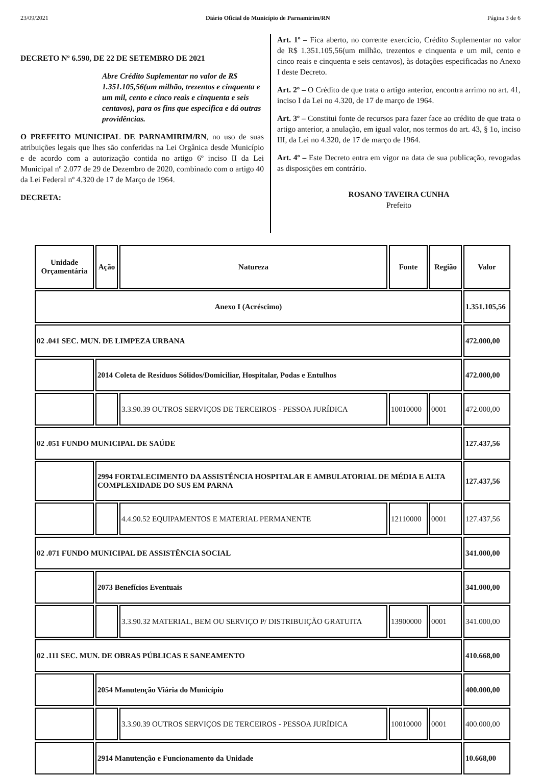23/09/2021 Diário Oficial do Município de Parnamirim/RN Página 3 de 6
DECRETO Nº 6.590, DE 22 DE SETEMBRO DE 2021
Abre Crédito Suplementar no valor de R$ 1.351.105,56(um milhão, trezentos e cinquenta e um mil, cento e cinco reais e cinquenta e seis centavos), para os fins que especifica e dá outras providências.
O PREFEITO MUNICIPAL DE PARNAMIRIM/RN, no uso de suas atribuições legais que lhes são conferidas na Lei Orgânica desde Município e de acordo com a autorização contida no artigo 6º inciso II da Lei Municipal nº 2.077 de 29 de Dezembro de 2020, combinado com o artigo 40 da Lei Federal nº 4.320 de 17 de Março de 1964.
DECRETA:
Art. 1º – Fica aberto, no corrente exercício, Crédito Suplementar no valor de R$ 1.351.105,56(um milhão, trezentos e cinquenta e um mil, cento e cinco reais e cinquenta e seis centavos), às dotações especificadas no Anexo I deste Decreto.
Art. 2º – O Crédito de que trata o artigo anterior, encontra arrimo no art. 41, inciso I da Lei no 4.320, de 17 de março de 1964.
Art. 3º – Constitui fonte de recursos para fazer face ao crédito de que trata o artigo anterior, a anulação, em igual valor, nos termos do art. 43, § 1o, inciso III, da Lei no 4.320, de 17 de março de 1964.
Art. 4º – Este Decreto entra em vigor na data de sua publicação, revogadas as disposições em contrário.
ROSANO TAVEIRA CUNHA
Prefeito
| Unidade Orçamentária | Ação | Natureza | Fonte | Região | Valor |
| --- | --- | --- | --- | --- | --- |
| Anexo I (Acréscimo) | | | | | 1.351.105,56 |
| 02 .041 SEC. MUN. DE LIMPEZA URBANA | | | | | 472.000,00 |
| | 2014 Coleta de Resíduos Sólidos/Domiciliar, Hospitalar, Podas e Entulhos | | | | 472.000,00 |
| | | 3.3.90.39 OUTROS SERVIÇOS DE TERCEIROS - PESSOA JURÍDICA | 10010000 | 0001 | 472.000,00 |
| 02 .051 FUNDO MUNICIPAL DE SAÚDE | | | | | 127.437,56 |
| | 2994 FORTALECIMENTO DA ASSISTÊNCIA HOSPITALAR E AMBULATORIAL DE MÉDIA E ALTA COMPLEXIDADE DO SUS EM PARNA | | | | 127.437,56 |
| | | 4.4.90.52 EQUIPAMENTOS E MATERIAL PERMANENTE | 12110000 | 0001 | 127.437,56 |
| 02 .071 FUNDO MUNICIPAL DE ASSISTÊNCIA SOCIAL | | | | | 341.000,00 |
| | 2073 Benefícios Eventuais | | | | 341.000,00 |
| | | 3.3.90.32 MATERIAL, BEM OU SERVIÇO P/ DISTRIBUIÇÃO GRATUITA | 13900000 | 0001 | 341.000,00 |
| 02 .111 SEC. MUN. DE OBRAS PÚBLICAS E SANEAMENTO | | | | | 410.668,00 |
| | 2054 Manutenção Viária do Município | | | | 400.000,00 |
| | | 3.3.90.39 OUTROS SERVIÇOS DE TERCEIROS - PESSOA JURÍDICA | 10010000 | 0001 | 400.000,00 |
| | 2914 Manutenção e Funcionamento da Unidade | | | | 10.668,00 |